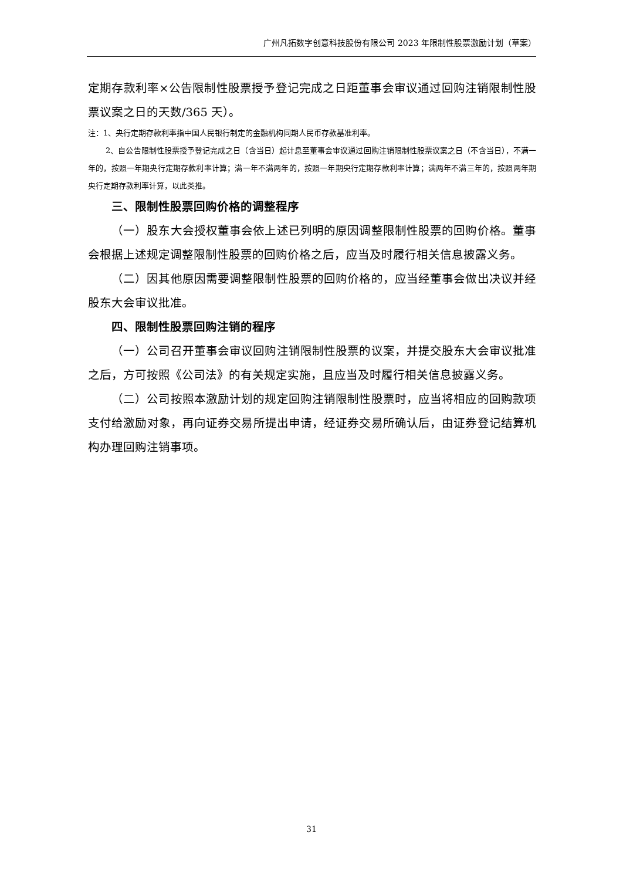广州凡拓数字创意科技股份有限公司 2023 年限制性股票激励计划（草案）
定期存款利率×公告限制性股票授予登记完成之日距董事会审议通过回购注销限制性股票议案之日的天数/365 天）。
注：1、央行定期存款利率指中国人民银行制定的金融机构同期人民币存款基准利率。
2、自公告限制性股票授予登记完成之日（含当日）起计息至董事会审议通过回购注销限制性股票议案之日（不含当日），不满一年的，按照一年期央行定期存款利率计算；满一年不满两年的，按照一年期央行定期存款利率计算；满两年不满三年的，按照两年期央行定期存款利率计算，以此类推。
三、限制性股票回购价格的调整程序
（一）股东大会授权董事会依上述已列明的原因调整限制性股票的回购价格。董事会根据上述规定调整限制性股票的回购价格之后，应当及时履行相关信息披露义务。
（二）因其他原因需要调整限制性股票的回购价格的，应当经董事会做出决议并经股东大会审议批准。
四、限制性股票回购注销的程序
（一）公司召开董事会审议回购注销限制性股票的议案，并提交股东大会审议批准之后，方可按照《公司法》的有关规定实施，且应当及时履行相关信息披露义务。
（二）公司按照本激励计划的规定回购注销限制性股票时，应当将相应的回购款项支付给激励对象，再向证券交易所提出申请，经证券交易所确认后，由证券登记结算机构办理回购注销事项。
31